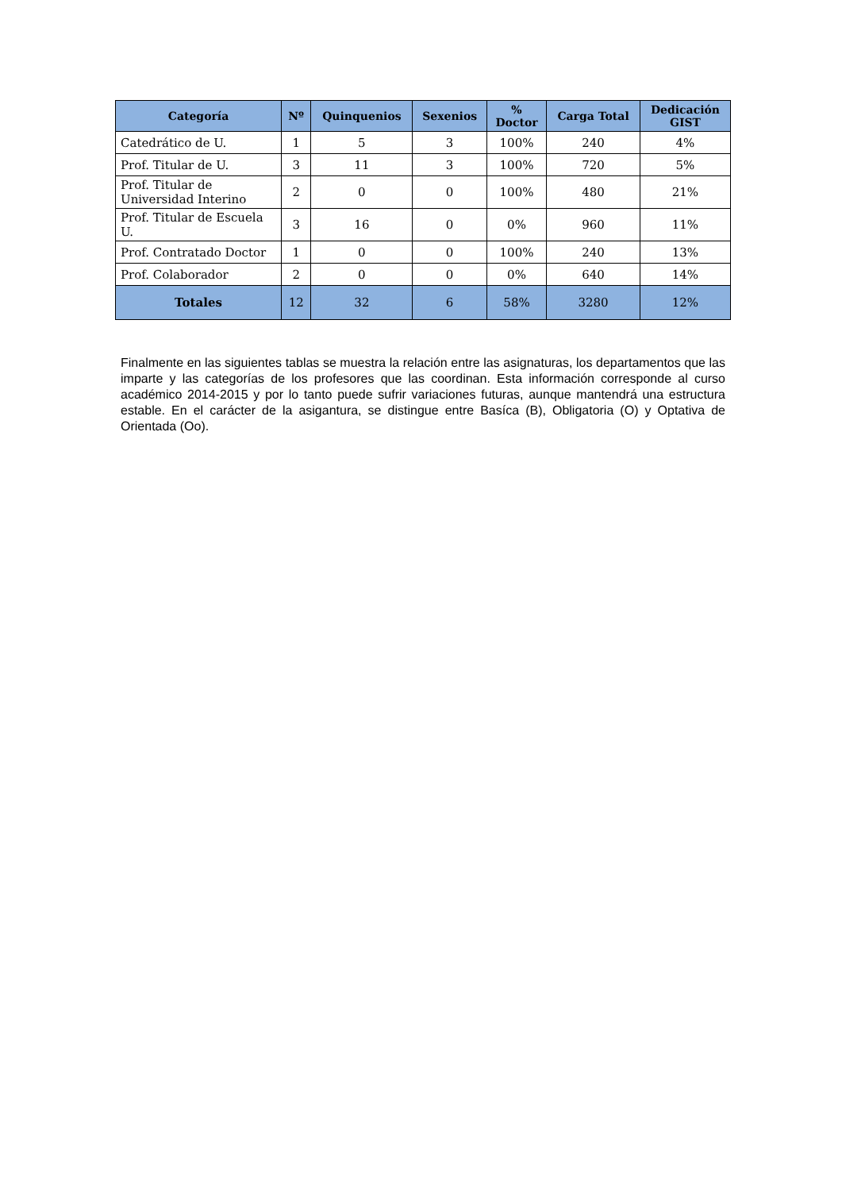| Categoría | Nº | Quinquenios | Sexenios | % Doctor | Carga Total | Dedicación GIST |
| --- | --- | --- | --- | --- | --- | --- |
| Catedrático de U. | 1 | 5 | 3 | 100% | 240 | 4% |
| Prof. Titular de U. | 3 | 11 | 3 | 100% | 720 | 5% |
| Prof. Titular de Universidad Interino | 2 | 0 | 0 | 100% | 480 | 21% |
| Prof. Titular de Escuela U. | 3 | 16 | 0 | 0% | 960 | 11% |
| Prof. Contratado Doctor | 1 | 0 | 0 | 100% | 240 | 13% |
| Prof. Colaborador | 2 | 0 | 0 | 0% | 640 | 14% |
| Totales | 12 | 32 | 6 | 58% | 3280 | 12% |
Finalmente en las siguientes tablas se muestra la relación entre las asignaturas, los departamentos que las imparte y las categorías de los profesores que las coordinan. Esta información corresponde al curso académico 2014-2015 y por lo tanto puede sufrir variaciones futuras, aunque mantendrá una estructura estable. En el carácter de la asigantura, se distingue entre Basíca (B), Obligatoria (O) y Optativa de Orientada (Oo).